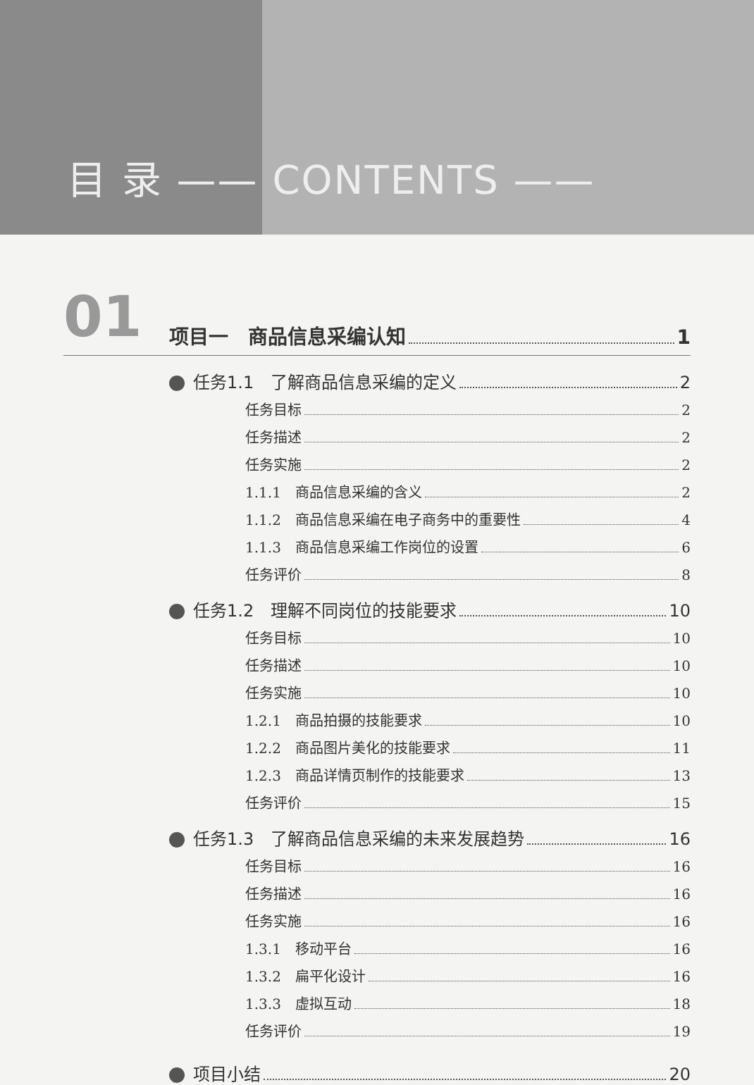目 录 —— CONTENTS ——
01
项目一　商品信息采编认知 1
任务1.1　了解商品信息采编的定义 2
任务目标 2
任务描述 2
任务实施 2
1.1.1　商品信息采编的含义 2
1.1.2　商品信息采编在电子商务中的重要性 4
1.1.3　商品信息采编工作岗位的设置 6
任务评价 8
任务1.2　理解不同岗位的技能要求 10
任务目标 10
任务描述 10
任务实施 10
1.2.1　商品拍摄的技能要求 10
1.2.2　商品图片美化的技能要求 11
1.2.3　商品详情页制作的技能要求 13
任务评价 15
任务1.3　了解商品信息采编的未来发展趋势 16
任务目标 16
任务描述 16
任务实施 16
1.3.1　移动平台 16
1.3.2　扁平化设计 16
1.3.3　虚拟互动 18
任务评价 19
项目小结 20